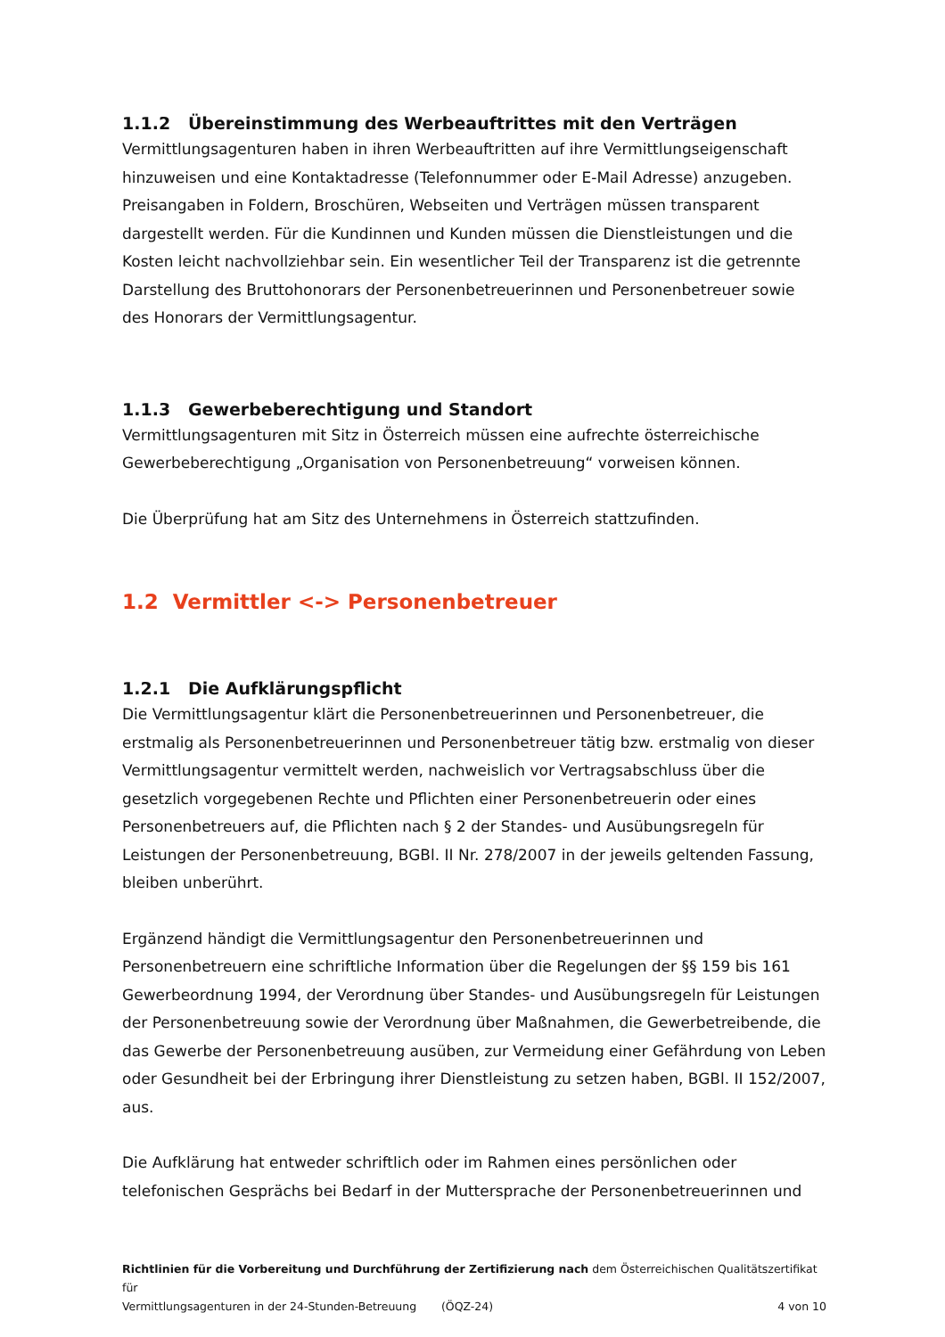1.1.2 Übereinstimmung des Werbeauftrittes mit den Verträgen
Vermittlungsagenturen haben in ihren Werbeauftritten auf ihre Vermittlungseigenschaft hinzuweisen und eine Kontaktadresse (Telefonnummer oder E-Mail Adresse) anzugeben. Preisangaben in Foldern, Broschüren, Webseiten und Verträgen müssen transparent dargestellt werden. Für die Kundinnen und Kunden müssen die Dienstleistungen und die Kosten leicht nachvollziehbar sein. Ein wesentlicher Teil der Transparenz ist die getrennte Darstellung des Bruttohonorars der Personenbetreuerinnen und Personenbetreuer sowie des Honorars der Vermittlungsagentur.
1.1.3 Gewerbeberechtigung und Standort
Vermittlungsagenturen mit Sitz in Österreich müssen eine aufrechte österreichische Gewerbeberechtigung „Organisation von Personenbetreuung“ vorweisen können.
Die Überprüfung hat am Sitz des Unternehmens in Österreich stattzufinden.
1.2 Vermittler <-> Personenbetreuer
1.2.1 Die Aufklärungspflicht
Die Vermittlungsagentur klärt die Personenbetreuerinnen und Personenbetreuer, die erstmalig als Personenbetreuerinnen und Personenbetreuer tätig bzw. erstmalig von dieser Vermittlungsagentur vermittelt werden, nachweislich vor Vertragsabschluss über die gesetzlich vorgegebenen Rechte und Pflichten einer Personenbetreuerin oder eines Personenbetreuers auf, die Pflichten nach § 2 der Standes- und Ausübungsregeln für Leistungen der Personenbetreuung, BGBl. II Nr. 278/2007 in der jeweils geltenden Fassung, bleiben unberührt.
Ergänzend händigt die Vermittlungsagentur den Personenbetreuerinnen und Personenbetreuern eine schriftliche Information über die Regelungen der §§ 159 bis 161 Gewerbeordnung 1994, der Verordnung über Standes- und Ausübungsregeln für Leistungen der Personenbetreuung sowie der Verordnung über Maßnahmen, die Gewerbetreibende, die das Gewerbe der Personenbetreuung ausüben, zur Vermeidung einer Gefährdung von Leben oder Gesundheit bei der Erbringung ihrer Dienstleistung zu setzen haben, BGBl. II 152/2007, aus.
Die Aufklärung hat entweder schriftlich oder im Rahmen eines persönlichen oder telefonischen Gesprächs bei Bedarf in der Muttersprache der Personenbetreuerinnen und
Richtlinien für die Vorbereitung und Durchführung der Zertifizierung nach dem Österreichischen Qualitätszertifikat für
Vermittlungsagenturen in der 24-Stunden-Betreuung (ÖQZ-24) 4 von 10